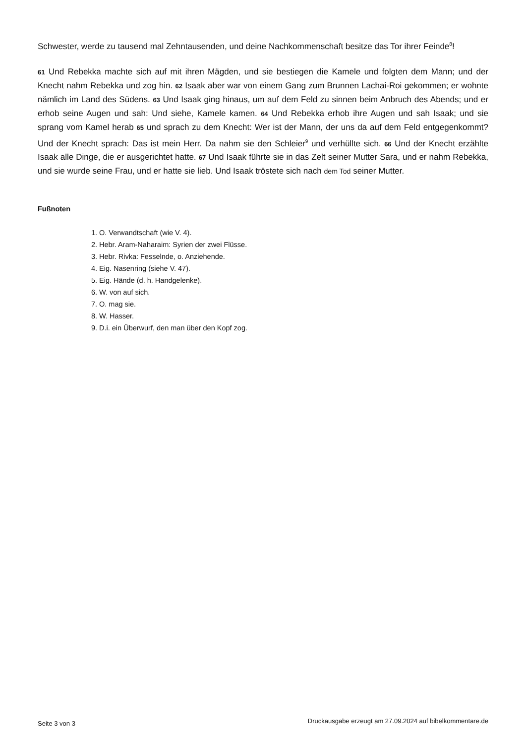Schwester, werde zu tausend mal Zehntausenden, und deine Nachkommenschaft besitze das Tor ihrer Feinde<sup>8</sup>!
61 Und Rebekka machte sich auf mit ihren Mägden, und sie bestiegen die Kamele und folgten dem Mann; und der Knecht nahm Rebekka und zog hin. 62 Isaak aber war von einem Gang zum Brunnen Lachai-Roi gekommen; er wohnte nämlich im Land des Südens. 63 Und Isaak ging hinaus, um auf dem Feld zu sinnen beim Anbruch des Abends; und er erhob seine Augen und sah: Und siehe, Kamele kamen. 64 Und Rebekka erhob ihre Augen und sah Isaak; und sie sprang vom Kamel herab 65 und sprach zu dem Knecht: Wer ist der Mann, der uns da auf dem Feld entgegenkommt? Und der Knecht sprach: Das ist mein Herr. Da nahm sie den Schleier<sup>9</sup> und verhüllte sich. 66 Und der Knecht erzählte Isaak alle Dinge, die er ausgerichtet hatte. 67 Und Isaak führte sie in das Zelt seiner Mutter Sara, und er nahm Rebekka, und sie wurde seine Frau, und er hatte sie lieb. Und Isaak tröstete sich nach dem Tod seiner Mutter.
Fußnoten
1. O. Verwandtschaft (wie V. 4).
2. Hebr. Aram-Naharaim: Syrien der zwei Flüsse.
3. Hebr. Rivka: Fesselnde, o. Anziehende.
4. Eig. Nasenring (siehe V. 47).
5. Eig. Hände (d. h. Handgelenke).
6. W. von auf sich.
7. O. mag sie.
8. W. Hasser.
9. D.i. ein Überwurf, den man über den Kopf zog.
Seite 3 von 3 Druckausgabe erzeugt am 27.09.2024 auf bibelkommentare.de